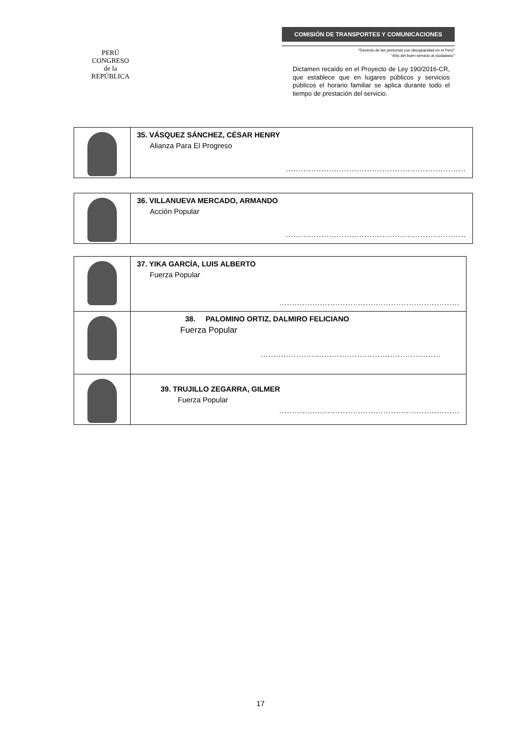PERÚ
CONGRESO
de la
REPÚBLICA
COMISIÓN DE TRANSPORTES Y COMUNICACIONES
"Decenio de las personas con discapacidad en el Perú"
"Año del buen servicio al ciudadano"
Dictamen recaído en el Proyecto de Ley 190/2016-CR, que establece que en lugares públicos y servicios públicos el horario familiar se aplica durante todo el tiempo de prestación del servicio.
| | 35. VÁSQUEZ SÁNCHEZ, CÉSAR HENRY Alianza Para El Progreso ....................................................................... |
| | 36. VILLANUEVA MERCADO, ARMANDO Acción Popular ....................................................................... |
| | 37. YIKA GARCÍA, LUIS ALBERTO Fuerza Popular ....................................................................... |
| | 38. PALOMINO ORTIZ, DALMIRO FELICIANO Fuerza Popular ....................................................................... |
| | 39. TRUJILLO ZEGARRA, GILMER Fuerza Popular ....................................................................... |
17